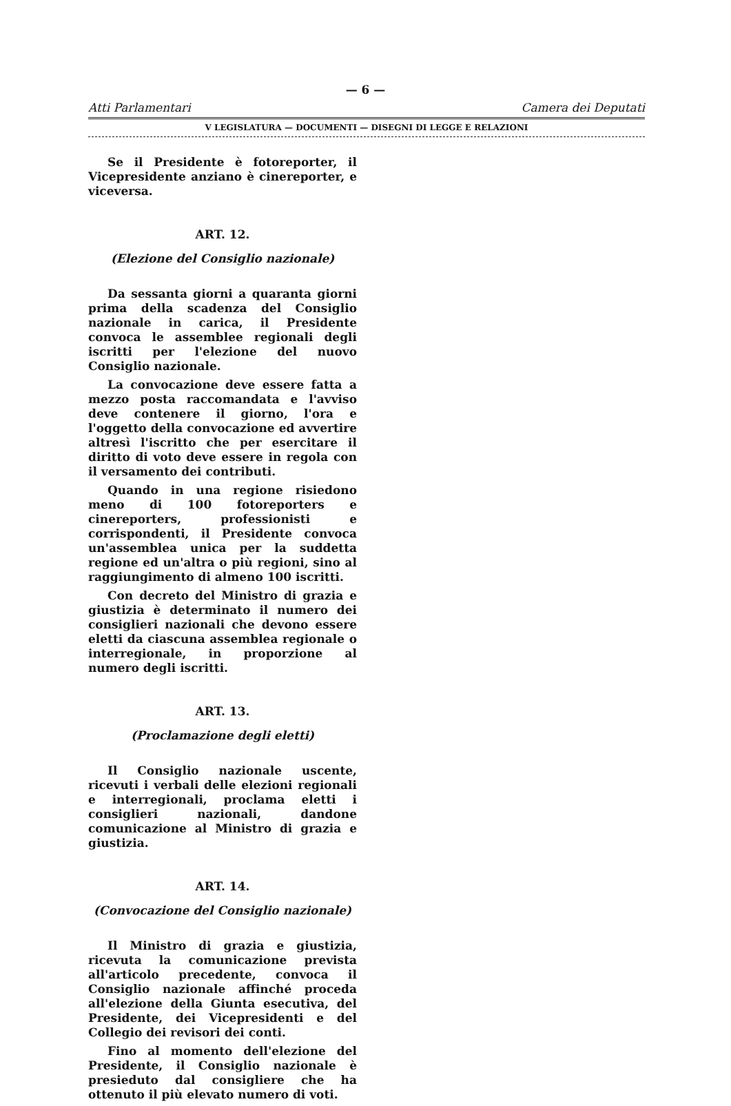— 6 —
Atti Parlamentari Camera dei Deputati
V LEGISLATURA — DOCUMENTI — DISEGNI DI LEGGE E RELAZIONI
Se il Presidente è fotoreporter, il Vicepresidente anziano è cinereporter, e viceversa.
ART. 12.
(Elezione del Consiglio nazionale)
Da sessanta giorni a quaranta giorni prima della scadenza del Consiglio nazionale in carica, il Presidente convoca le assemblee regionali degli iscritti per l'elezione del nuovo Consiglio nazionale.
La convocazione deve essere fatta a mezzo posta raccomandata e l'avviso deve contenere il giorno, l'ora e l'oggetto della convocazione ed avvertire altresì l'iscritto che per esercitare il diritto di voto deve essere in regola con il versamento dei contributi.
Quando in una regione risiedono meno di 100 fotoreporters e cinereporters, professionisti e corrispondenti, il Presidente convoca un'assemblea unica per la suddetta regione ed un'altra o più regioni, sino al raggiungimento di almeno 100 iscritti.
Con decreto del Ministro di grazia e giustizia è determinato il numero dei consiglieri nazionali che devono essere eletti da ciascuna assemblea regionale o interregionale, in proporzione al numero degli iscritti.
ART. 13.
(Proclamazione degli eletti)
Il Consiglio nazionale uscente, ricevuti i verbali delle elezioni regionali e interregionali, proclama eletti i consiglieri nazionali, dandone comunicazione al Ministro di grazia e giustizia.
ART. 14.
(Convocazione del Consiglio nazionale)
Il Ministro di grazia e giustizia, ricevuta la comunicazione prevista all'articolo precedente, convoca il Consiglio nazionale affinché proceda all'elezione della Giunta esecutiva, del Presidente, dei Vicepresidenti e del Collegio dei revisori dei conti.
Fino al momento dell'elezione del Presidente, il Consiglio nazionale è presieduto dal consigliere che ha ottenuto il più elevato numero di voti.